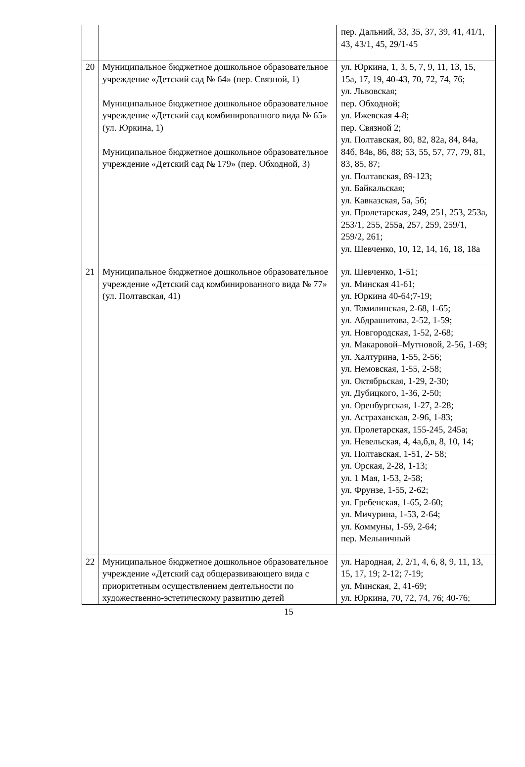| | | пер. Дальний, 33, 35, 37, 39, 41, 41/1, 43, 43/1, 45, 29/1-45 |
| 20 | Муниципальное бюджетное дошкольное образовательное учреждение «Детский сад № 64» (пер. Связной, 1) Муниципальное бюджетное дошкольное образовательное учреждение «Детский сад комбинированного вида № 65» (ул. Юркина, 1) Муниципальное бюджетное дошкольное образовательное учреждение «Детский сад № 179» (пер. Обходной, 3) | ул. Юркина, 1, 3, 5, 7, 9, 11, 13, 15, 15а, 17, 19, 40-43, 70, 72, 74, 76; ул. Львовская; пер. Обходной; ул. Ижевская 4-8; пер. Связной 2; ул. Полтавская, 80, 82, 82а, 84, 84а, 84б, 84в, 86, 88; 53, 55, 57, 77, 79, 81, 83, 85, 87; ул. Полтавская, 89-123; ул. Байкальская; ул. Кавказская, 5а, 5б; ул. Пролетарская, 249, 251, 253, 253а, 253/1, 255, 255а, 257, 259, 259/1, 259/2, 261; ул. Шевченко, 10, 12, 14, 16, 18, 18а |
| 21 | Муниципальное бюджетное дошкольное образовательное учреждение «Детский сад комбинированного вида № 77» (ул. Полтавская, 41) | ул. Шевченко, 1-51; ул. Минская 41-61; ул. Юркина 40-64;7-19; ул. Томилинская, 2-68, 1-65; ул. Абдрашитова, 2-52, 1-59; ул. Новгородская, 1-52, 2-68; ул. Макаровой–Мутновой, 2-56, 1-69; ул. Халтурина, 1-55, 2-56; ул. Немовская, 1-55, 2-58; ул. Октябрьская, 1-29, 2-30; ул. Дубицкого, 1-36, 2-50; ул. Оренбургская, 1-27, 2-28; ул. Астраханская, 2-96, 1-83; ул. Пролетарская, 155-245, 245а; ул. Невельская, 4, 4а,б,в, 8, 10, 14; ул. Полтавская, 1-51, 2- 58; ул. Орская, 2-28, 1-13; ул. 1 Мая, 1-53, 2-58; ул. Фрунзе, 1-55, 2-62; ул. Гребенская, 1-65, 2-60; ул. Мичурина, 1-53, 2-64; ул. Коммуны, 1-59, 2-64; пер. Мельничный |
| 22 | Муниципальное бюджетное дошкольное образовательное учреждение «Детский сад общеразвивающего вида с приоритетным осуществлением деятельности по художественно-эстетическому развитию детей | ул. Народная, 2, 2/1, 4, 6, 8, 9, 11, 13, 15, 17, 19; 2-12; 7-19; ул. Минская, 2, 41-69; ул. Юркина, 70, 72, 74, 76; 40-76; |
15